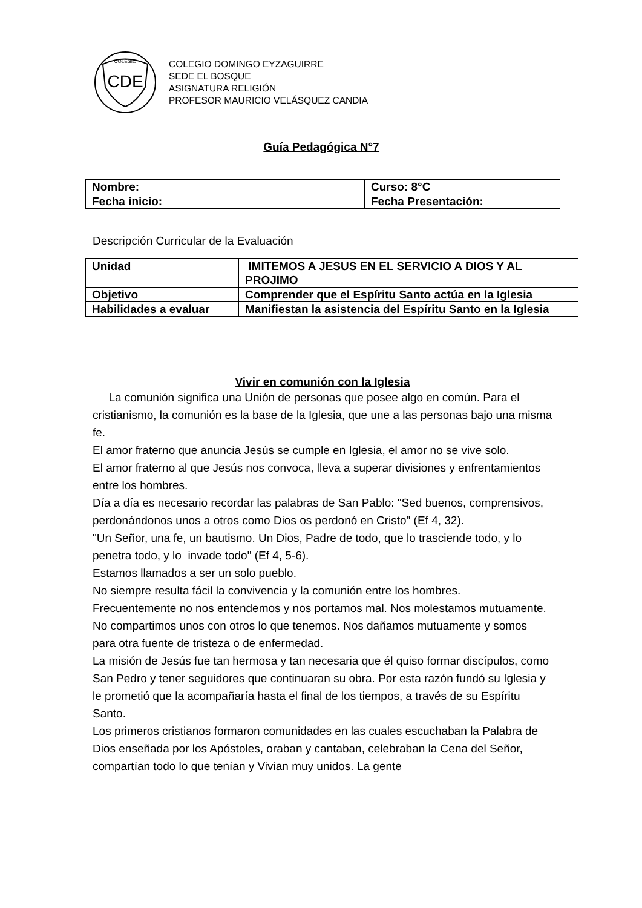CDE
COLEGIO
COLEGIO DOMINGO EYZAGUIRRE
SEDE EL BOSQUE
ASIGNATURA RELIGIÓN
PROFESOR MAURICIO VELÁSQUEZ CANDIA
Guía Pedagógica N°7
| Nombre: | Curso: 8°C |
| Fecha inicio: | Fecha Presentación: |
Descripción Curricular de la Evaluación
| Unidad | IMITEMOS A JESUS EN EL SERVICIO A DIOS Y AL PROJIMO |
| Objetivo | Comprender que el Espíritu Santo actúa en la Iglesia |
| Habilidades a evaluar | Manifiestan la asistencia del Espíritu Santo en la Iglesia |
Vivir en comunión con la Iglesia
La comunión significa una Unión de personas que posee algo en común. Para el cristianismo, la comunión es la base de la Iglesia, que une a las personas bajo una misma fe.
El amor fraterno que anuncia Jesús se cumple en Iglesia, el amor no se vive solo.
El amor fraterno al que Jesús nos convoca, lleva a superar divisiones y enfrentamientos entre los hombres.
Día a día es necesario recordar las palabras de San Pablo: "Sed buenos, comprensivos, perdonándonos unos a otros como Dios os perdonó en Cristo" (Ef 4, 32).
"Un Señor, una fe, un bautismo. Un Dios, Padre de todo, que lo trasciende todo, y lo penetra todo, y lo invade todo" (Ef 4, 5-6).
Estamos llamados a ser un solo pueblo.
No siempre resulta fácil la convivencia y la comunión entre los hombres.
Frecuentemente no nos entendemos y nos portamos mal. Nos molestamos mutuamente.
No compartimos unos con otros lo que tenemos. Nos dañamos mutuamente y somos para otra fuente de tristeza o de enfermedad.
La misión de Jesús fue tan hermosa y tan necesaria que él quiso formar discípulos, como San Pedro y tener seguidores que continuaran su obra. Por esta razón fundó su Iglesia y le prometió que la acompañaría hasta el final de los tiempos, a través de su Espíritu Santo.
Los primeros cristianos formaron comunidades en las cuales escuchaban la Palabra de Dios enseñada por los Apóstoles, oraban y cantaban, celebraban la Cena del Señor, compartían todo lo que tenían y Vivian muy unidos. La gente